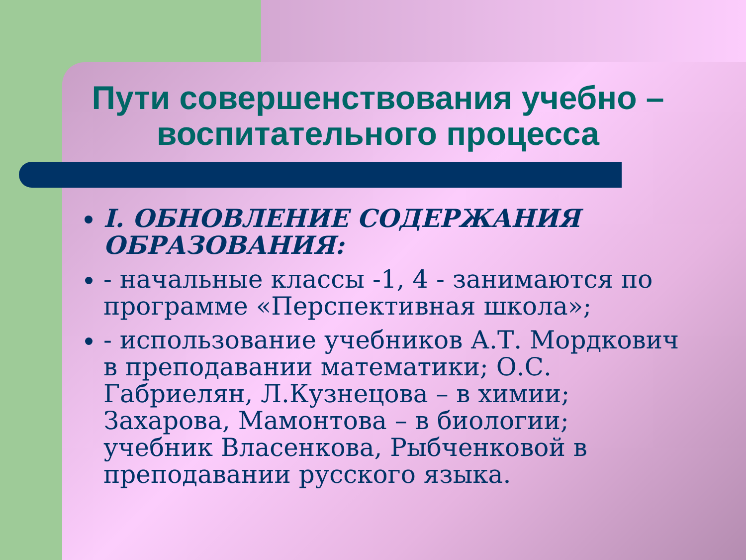Пути совершенствования учебно – воспитательного процесса
I. ОБНОВЛЕНИЕ СОДЕРЖАНИЯ ОБРАЗОВАНИЯ:
- начальные классы -1, 4 - занимаются по программе «Перспективная школа»;
- использование учебников А.Т. Мордкович в преподавании математики; О.С. Габриелян, Л.Кузнецова – в химии; Захарова, Мамонтова – в биологии; учебник Власенкова, Рыбченковой в преподавании русского языка.